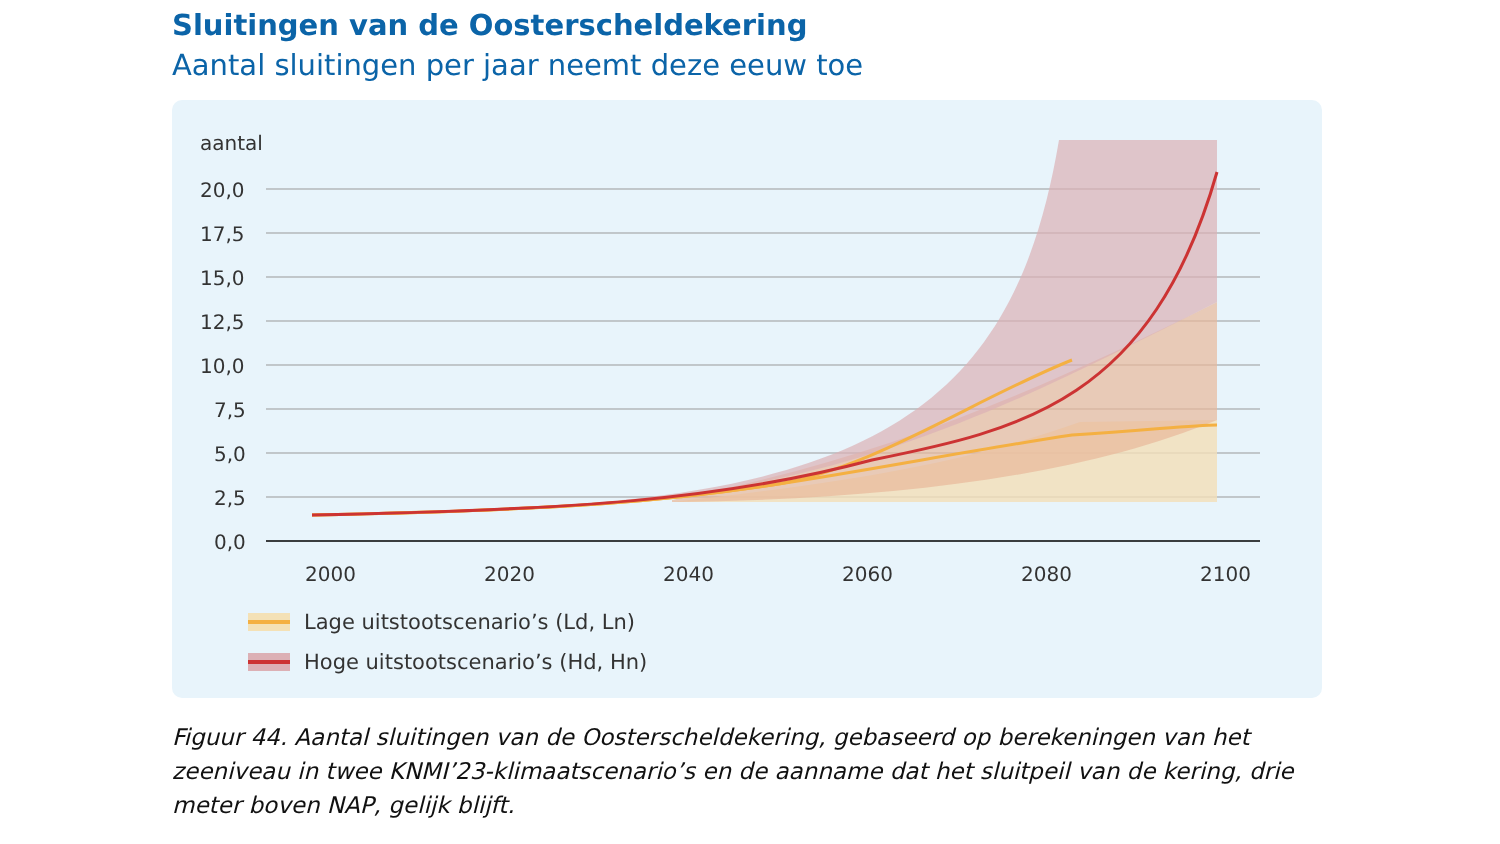Sluitingen van de Oosterscheldekering
Aantal sluitingen per jaar neemt deze eeuw toe
aantal
20,0
17,5
15,0
12,5
10,0
7,5
5,0
2,5
0,0
2000
2020
2040
2060
2080
2100
Lage uitstootscenario’s (Ld, Ln)
Hoge uitstootscenario’s (Hd, Hn)
Figuur 44. Aantal sluitingen van de Oosterscheldekering, gebaseerd op berekeningen van het zeeniveau in twee KNMI’23-klimaatscenario’s en de aanname dat het sluitpeil van de kering, drie meter boven NAP, gelijk blijft.